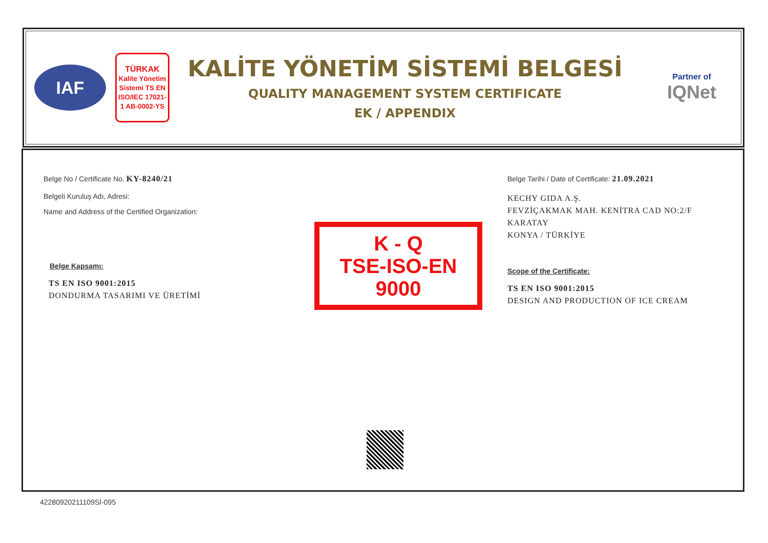IAF
TÜRKAK
Kalite Yönetim Sistemi TS EN ISO/IEC 17021-1 AB-0002-YS
KALİTE YÖNETİM SİSTEMİ BELGESİ
QUALITY MANAGEMENT SYSTEM CERTIFICATE
EK / APPENDIX
Partner of
IQNet
Belge No / Certificate No. KY-8240/21
Belgeli Kuruluş Adı, Adresi:
Name and Address of the Certified Organization:
Belge Kapsamı:
TS EN ISO 9001:2015
DONDURMA TASARIMI VE ÜRETİMİ
K - Q
TSE-ISO-EN
9000
Belge Tarihi / Date of Certificate: 21.09.2021
KECHY GIDA A.Ş.
FEVZİÇAKMAK MAH. KENİTRA CAD NO:2/F
KARATAY
KONYA / TÜRKİYE
Scope of the Certificate:
TS EN ISO 9001:2015
DESIGN AND PRODUCTION OF ICE CREAM
42280920211109Sİ-095